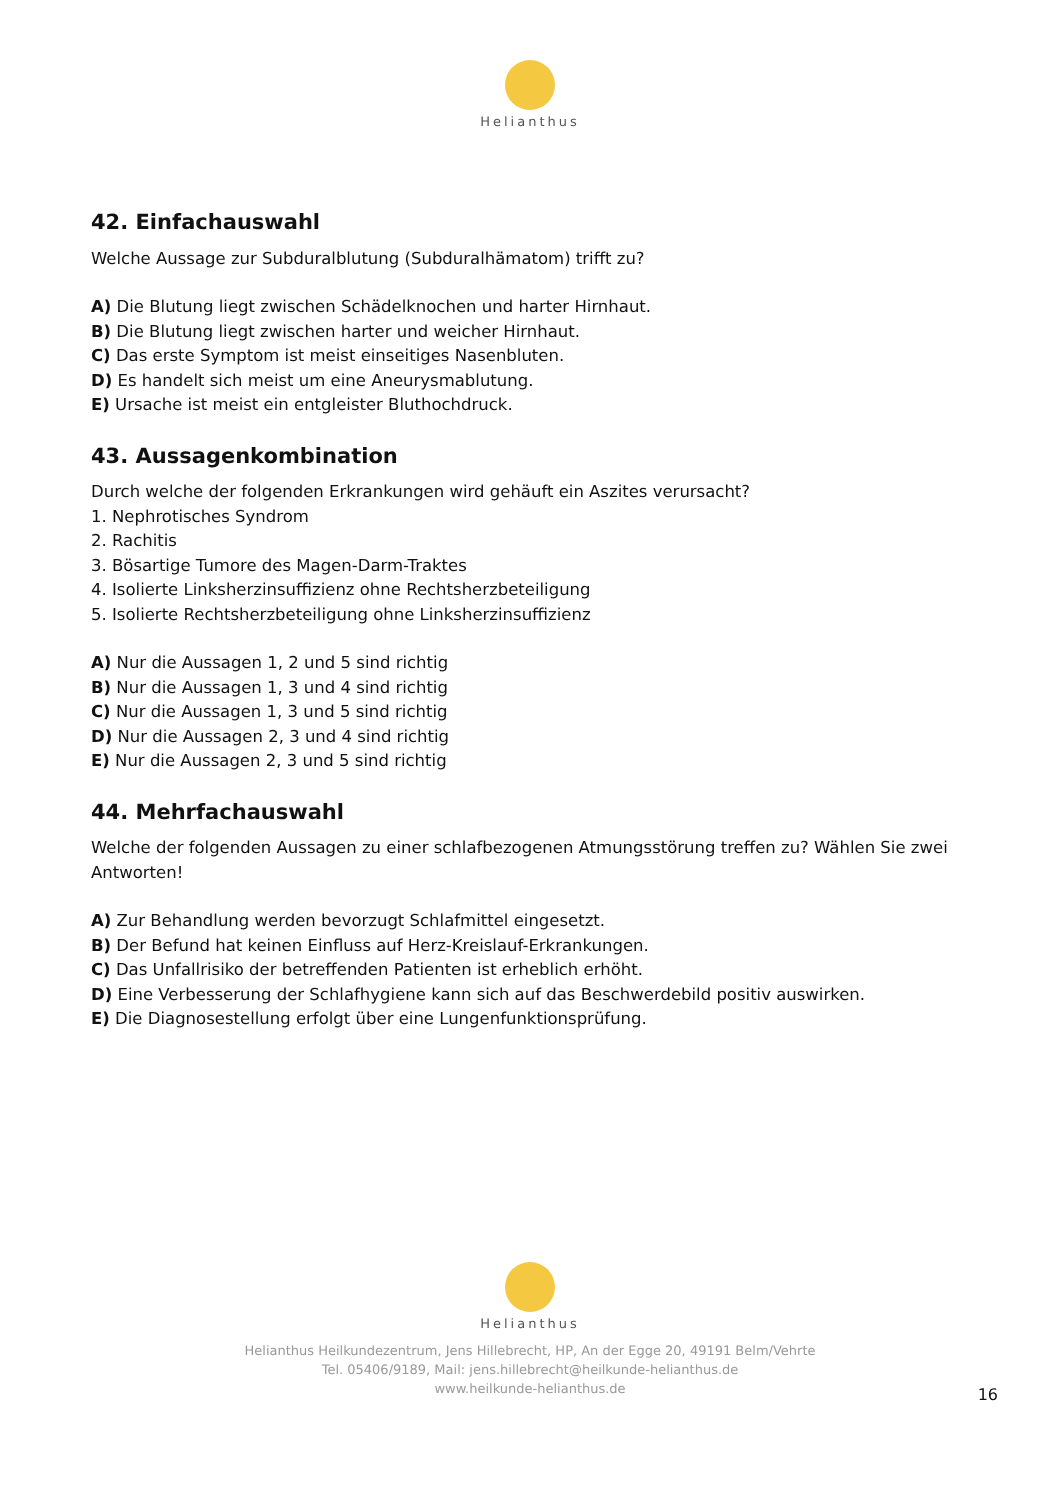Helianthus
42. Einfachauswahl
Welche Aussage zur Subduralblutung (Subduralhämatom) trifft zu?
A) Die Blutung liegt zwischen Schädelknochen und harter Hirnhaut.
B) Die Blutung liegt zwischen harter und weicher Hirnhaut.
C) Das erste Symptom ist meist einseitiges Nasenbluten.
D) Es handelt sich meist um eine Aneurysmablutung.
E) Ursache ist meist ein entgleister Bluthochdruck.
43. Aussagenkombination
Durch welche der folgenden Erkrankungen wird gehäuft ein Aszites verursacht?
1. Nephrotisches Syndrom
2. Rachitis
3. Bösartige Tumore des Magen-Darm-Traktes
4. Isolierte Linksherzinsuffizienz ohne Rechtsherzbeteiligung
5. Isolierte Rechtsherzbeteiligung ohne Linksherzinsuffizienz
A) Nur die Aussagen 1, 2 und 5 sind richtig
B) Nur die Aussagen 1, 3 und 4 sind richtig
C) Nur die Aussagen 1, 3 und 5 sind richtig
D) Nur die Aussagen 2, 3 und 4 sind richtig
E) Nur die Aussagen 2, 3 und 5 sind richtig
44. Mehrfachauswahl
Welche der folgenden Aussagen zu einer schlafbezogenen Atmungsstörung treffen zu? Wählen Sie zwei Antworten!
A) Zur Behandlung werden bevorzugt Schlafmittel eingesetzt.
B) Der Befund hat keinen Einfluss auf Herz-Kreislauf-Erkrankungen.
C) Das Unfallrisiko der betreffenden Patienten ist erheblich erhöht.
D) Eine Verbesserung der Schlafhygiene kann sich auf das Beschwerdebild positiv auswirken.
E) Die Diagnosestellung erfolgt über eine Lungenfunktionsprüfung.
Helianthus
Helianthus Heilkundezentrum, Jens Hillebrecht, HP, An der Egge 20, 49191 Belm/Vehrte
Tel. 05406/9189, Mail: jens.hillebrecht@heilkunde-helianthus.de
www.heilkunde-helianthus.de
16